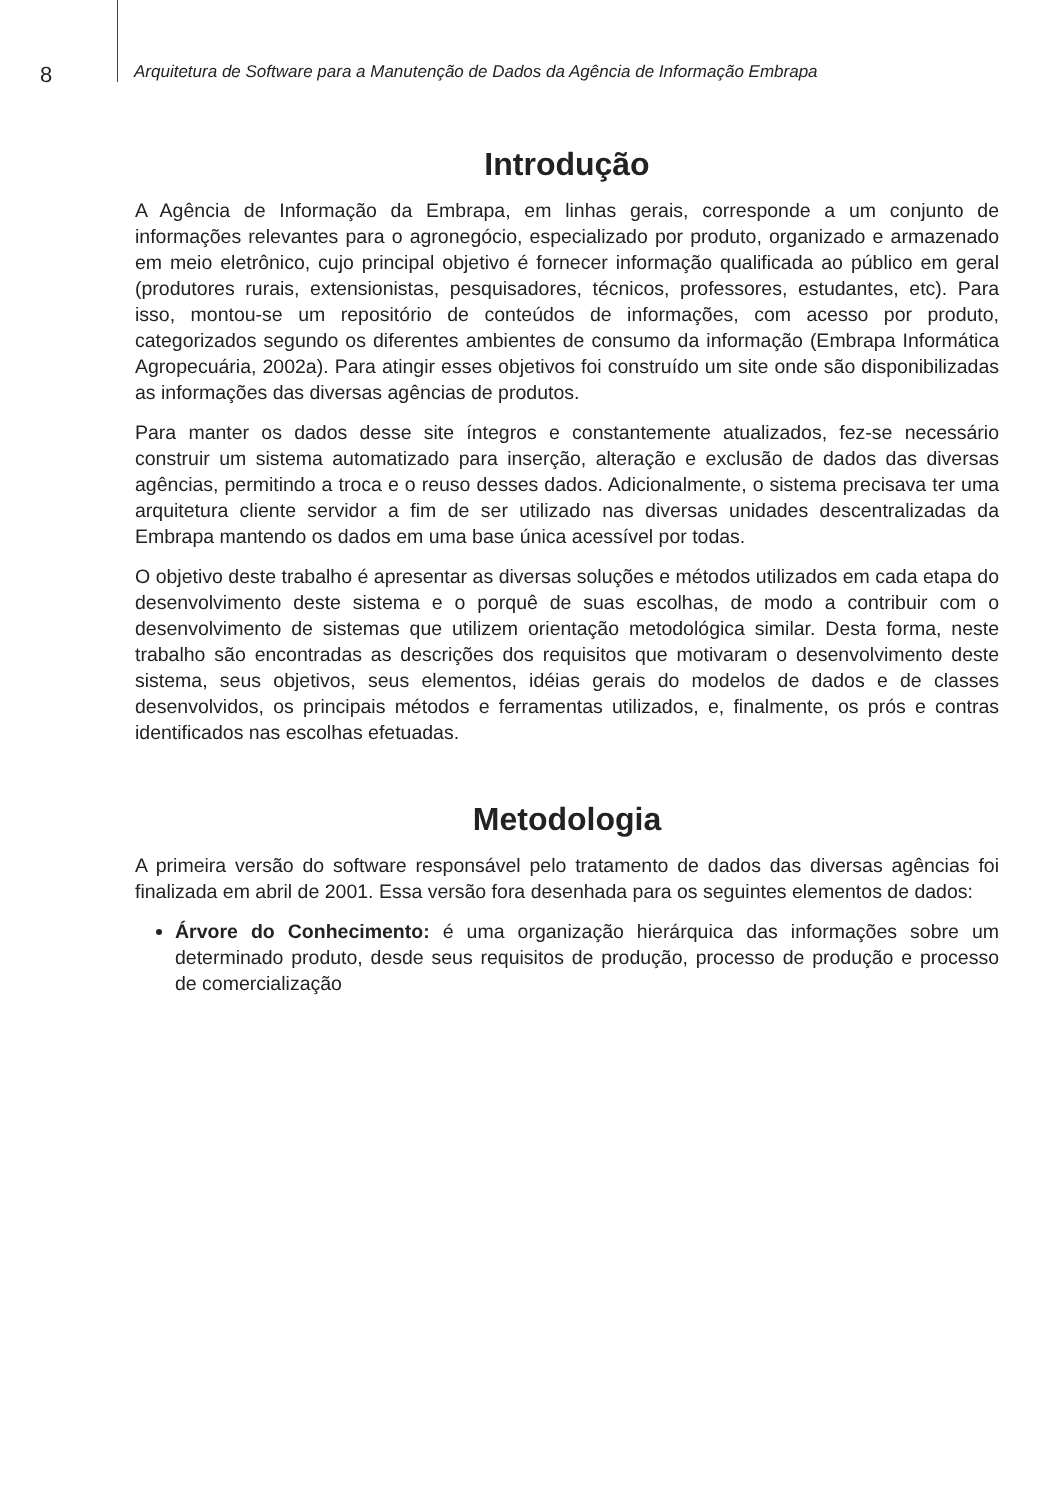8
Arquitetura de Software para a Manutenção de Dados da Agência de Informação Embrapa
Introdução
A Agência de Informação da Embrapa, em linhas gerais, corresponde a um conjunto de informações relevantes para o agronegócio, especializado por produto, organizado e armazenado em meio eletrônico, cujo principal objetivo é fornecer informação qualificada ao público em geral (produtores rurais, extensionistas, pesquisadores, técnicos, professores, estudantes, etc). Para isso, montou-se um repositório de conteúdos de informações, com acesso por produto, categorizados segundo os diferentes ambientes de consumo da informação (Embrapa Informática Agropecuária, 2002a). Para atingir esses objetivos foi construído um site onde são disponibilizadas as informações das diversas agências de produtos.
Para manter os dados desse site íntegros e constantemente atualizados, fez-se necessário construir um sistema automatizado para inserção, alteração e exclusão de dados das diversas agências, permitindo a troca e o reuso desses dados. Adicionalmente, o sistema precisava ter uma arquitetura cliente servidor a fim de ser utilizado nas diversas unidades descentralizadas da Embrapa mantendo os dados em uma base única acessível por todas.
O objetivo deste trabalho é apresentar as diversas soluções e métodos utilizados em cada etapa do desenvolvimento deste sistema e o porquê de suas escolhas, de modo a contribuir com o desenvolvimento de sistemas que utilizem orientação metodológica similar. Desta forma, neste trabalho são encontradas as descrições dos requisitos que motivaram o desenvolvimento deste sistema, seus objetivos, seus elementos, idéias gerais do modelos de dados e de classes desenvolvidos, os principais métodos e ferramentas utilizados, e, finalmente, os prós e contras identificados nas escolhas efetuadas.
Metodologia
A primeira versão do software responsável pelo tratamento de dados das diversas agências foi finalizada em abril de 2001. Essa versão fora desenhada para os seguintes elementos de dados:
Árvore do Conhecimento: é uma organização hierárquica das informações sobre um determinado produto, desde seus requisitos de produção, processo de produção e processo de comercialização